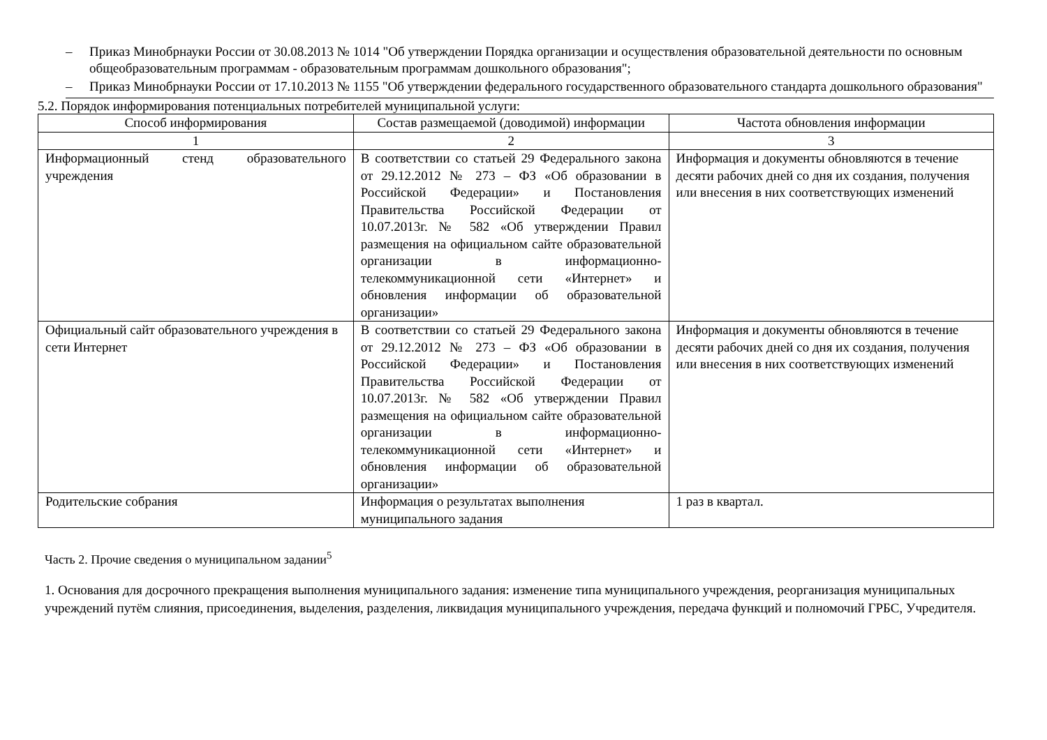– Приказ Минобрнауки России от 30.08.2013 № 1014 "Об утверждении Порядка организации и осуществления образовательной деятельности по основным общеобразовательным программам - образовательным программам дошкольного образования";
– Приказ Минобрнауки России от 17.10.2013 № 1155 "Об утверждении федерального государственного образовательного стандарта дошкольного образования"
5.2. Порядок информирования потенциальных потребителей муниципальной услуги:
| Способ информирования | Состав размещаемой (доводимой) информации | Частота обновления информации |
| --- | --- | --- |
| 1 | 2 | 3 |
| Информационный стенд образовательного учреждения | В соответствии со статьей 29 Федерального закона от 29.12.2012 № 273 – ФЗ «Об образовании в Российской Федерации» и Постановления Правительства Российской Федерации от 10.07.2013г. № 582 «Об утверждении Правил размещения на официальном сайте образовательной организации в информационно-телекоммуникационной сети «Интернет» и обновления информации об образовательной организации» | Информация и документы обновляются в течение десяти рабочих дней со дня их создания, получения или внесения в них соответствующих изменений |
| Официальный сайт образовательного учреждения в сети Интернет | В соответствии со статьей 29 Федерального закона от 29.12.2012 № 273 – ФЗ «Об образовании в Российской Федерации» и Постановления Правительства Российской Федерации от 10.07.2013г. № 582 «Об утверждении Правил размещения на официальном сайте образовательной организации в информационно-телекоммуникационной сети «Интернет» и обновления информации об образовательной организации» | Информация и документы обновляются в течение десяти рабочих дней со дня их создания, получения или внесения в них соответствующих изменений |
| Родительские собрания | Информация о результатах выполнения муниципального задания | 1 раз в квартал. |
Часть 2. Прочие сведения о муниципальном задании<sup>5</sup>
1. Основания для досрочного прекращения выполнения муниципального задания: изменение типа муниципального учреждения, реорганизация муниципальных учреждений путём слияния, присоединения, выделения, разделения, ликвидация муниципального учреждения, передача функций и полномочий ГРБС, Учредителя.